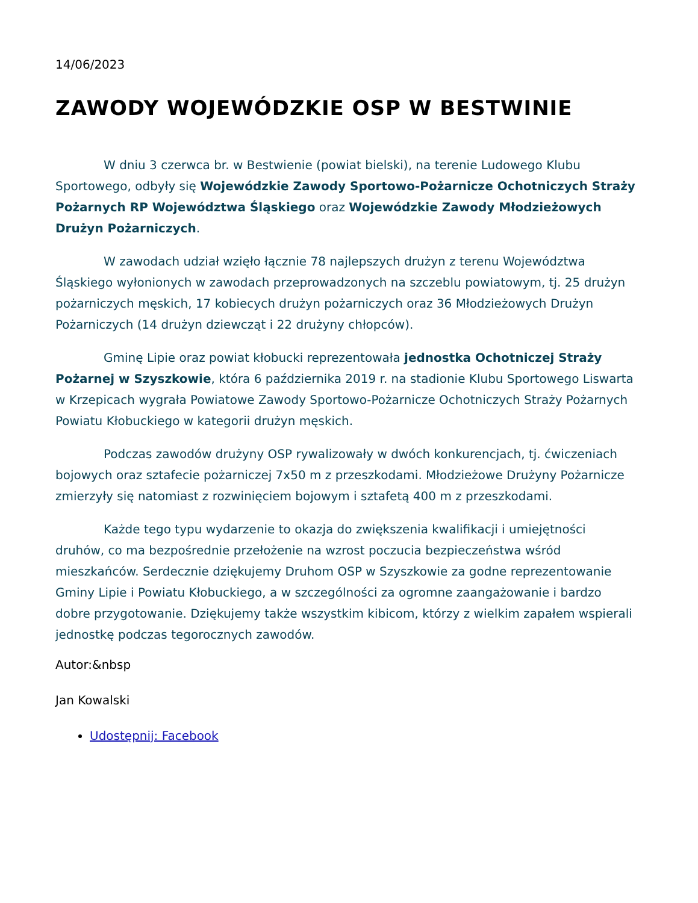14/06/2023
ZAWODY WOJEWÓDZKIE OSP W BESTWINIE
W dniu 3 czerwca br. w Bestwienie (powiat bielski), na terenie Ludowego Klubu Sportowego, odbyły się Wojewódzkie Zawody Sportowo-Pożarnicze Ochotniczych Straży Pożarnych RP Województwa Śląskiego oraz Wojewódzkie Zawody Młodzieżowych Drużyn Pożarniczych.
W zawodach udział wzięło łącznie 78 najlepszych drużyn z terenu Województwa Śląskiego wyłonionych w zawodach przeprowadzonych na szczeblu powiatowym, tj. 25 drużyn pożarniczych męskich, 17 kobiecych drużyn pożarniczych oraz 36 Młodzieżowych Drużyn Pożarniczych (14 drużyn dziewcząt i 22 drużyny chłopców).
Gminę Lipie oraz powiat kłobucki reprezentowała jednostka Ochotniczej Straży Pożarnej w Szyszkowie, która 6 października 2019 r. na stadionie Klubu Sportowego Liswarta w Krzepicach wygrała Powiatowe Zawody Sportowo-Pożarnicze Ochotniczych Straży Pożarnych Powiatu Kłobuckiego w kategorii drużyn męskich.
Podczas zawodów drużyny OSP rywalizowały w dwóch konkurencjach, tj. ćwiczeniach bojowych oraz sztafecie pożarniczej 7x50 m z przeszkodami. Młodzieżowe Drużyny Pożarnicze zmierzyły się natomiast z rozwinięciem bojowym i sztafetą 400 m z przeszkodami.
Każde tego typu wydarzenie to okazja do zwiększenia kwalifikacji i umiejętności druhów, co ma bezpośrednie przełożenie na wzrost poczucia bezpieczeństwa wśród mieszkańców. Serdecznie dziękujemy Druhom OSP w Szyszkowie za godne reprezentowanie Gminy Lipie i Powiatu Kłobuckiego, a w szczególności za ogromne zaangażowanie i bardzo dobre przygotowanie. Dziękujemy także wszystkim kibicom, którzy z wielkim zapałem wspierali jednostkę podczas tegorocznych zawodów.
Autor:&nbsp
Jan Kowalski
Udostępnij: Facebook